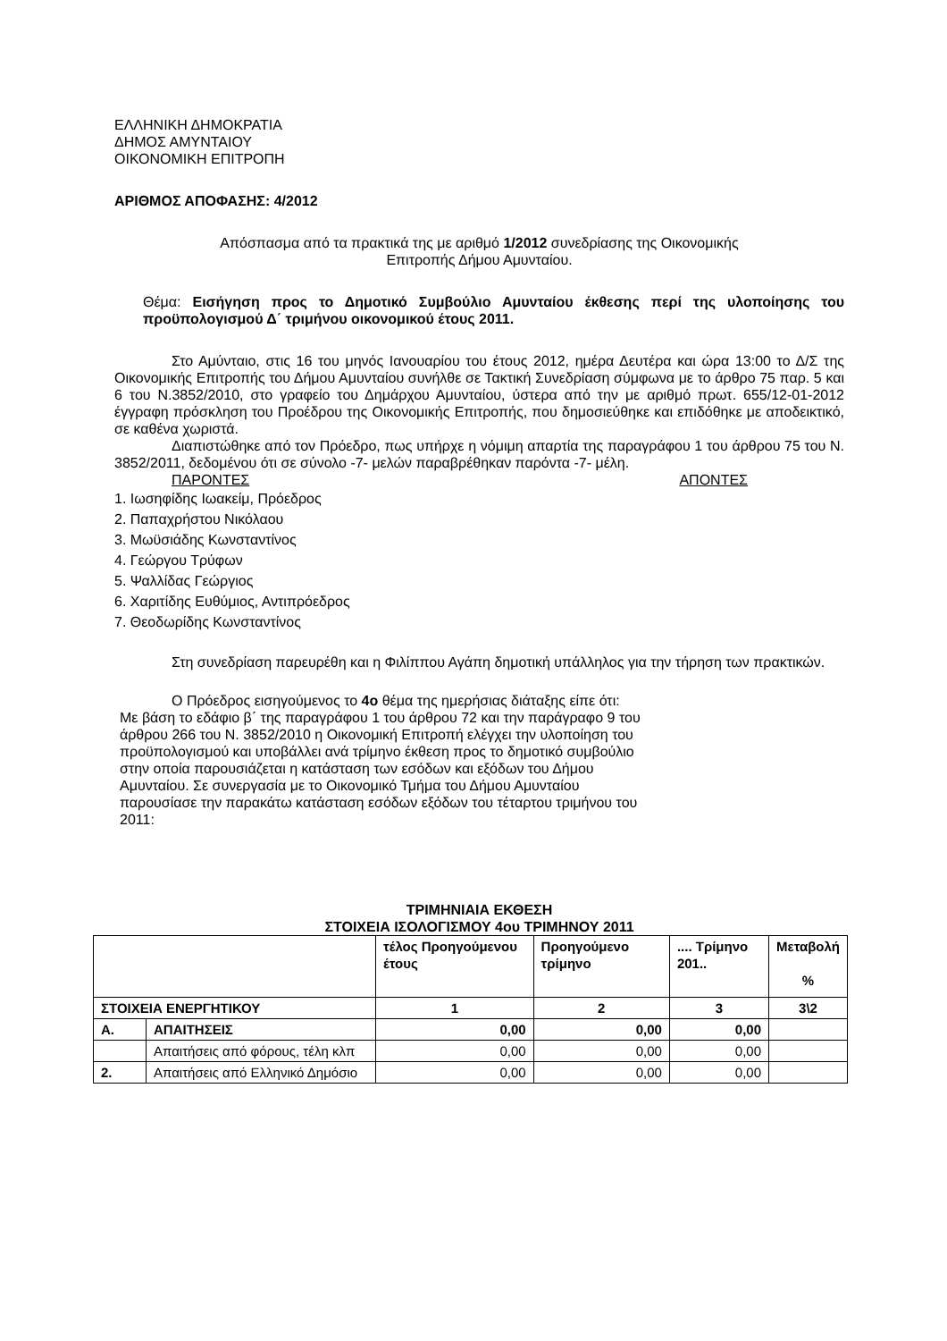ΕΛΛΗΝΙΚΗ ΔΗΜΟΚΡΑΤΙΑ
ΔΗΜΟΣ ΑΜΥΝΤΑΙΟΥ
ΟΙΚΟΝΟΜΙΚΗ ΕΠΙΤΡΟΠΗ
ΑΡΙΘΜΟΣ ΑΠΟΦΑΣΗΣ: 4/2012
Απόσπασμα από τα πρακτικά της με αριθμό 1/2012 συνεδρίασης της Οικονομικής
Επιτροπής Δήμου Αμυνταίου.
Θέμα: Εισήγηση προς το Δημοτικό Συμβούλιο Αμυνταίου έκθεσης περί της υλοποίησης του προϋπολογισμού Δ΄ τριμήνου οικονομικού έτους 2011.
Στο Αμύνταιο, στις 16 του μηνός Ιανουαρίου του έτους 2012, ημέρα Δευτέρα και ώρα 13:00 το Δ/Σ της Οικονομικής Επιτροπής του Δήμου Αμυνταίου συνήλθε σε Τακτική Συνεδρίαση σύμφωνα με το άρθρο 75 παρ. 5 και 6 του Ν.3852/2010, στο γραφείο του Δημάρχου Αμυνταίου, ύστερα από την με αριθμό πρωτ. 655/12-01-2012 έγγραφη πρόσκληση του Προέδρου της Οικονομικής Επιτροπής, που δημοσιεύθηκε και επιδόθηκε με αποδεικτικό, σε καθένα χωριστά.
Διαπιστώθηκε από τον Πρόεδρο, πως υπήρχε η νόμιμη απαρτία της παραγράφου 1 του άρθρου 75 του Ν. 3852/2011, δεδομένου ότι σε σύνολο -7- μελών παραβρέθηκαν παρόντα -7- μέλη.
ΠΑΡΟΝΤΕΣ ΑΠΟΝΤΕΣ
1. Ιωσηφίδης Ιωακείμ, Πρόεδρος
2. Παπαχρήστου Νικόλαου
3. Μωϋσιάδης Κωνσταντίνος
4. Γεώργου Τρύφων
5. Ψαλλίδας Γεώργιος
6. Χαριτίδης Ευθύμιος, Αντιπρόεδρος
7. Θεοδωρίδης Κωνσταντίνος
Στη συνεδρίαση παρευρέθη και η Φιλίππου Αγάπη δημοτική υπάλληλος για την τήρηση των πρακτικών.
Ο Πρόεδρος εισηγούμενος το 4ο θέμα της ημερήσιας διάταξης είπε ότι:
Με βάση το εδάφιο β΄ της παραγράφου 1 του άρθρου 72 και την παράγραφο 9 του άρθρου 266 του Ν. 3852/2010 η Οικονομική Επιτροπή ελέγχει την υλοποίηση του προϋπολογισμού και υποβάλλει ανά τρίμηνο έκθεση προς το δημοτικό συμβούλιο στην οποία παρουσιάζεται η κατάσταση των εσόδων και εξόδων του Δήμου Αμυνταίου. Σε συνεργασία με το Οικονομικό Τμήμα του Δήμου Αμυνταίου παρουσίασε την παρακάτω κατάσταση εσόδων εξόδων του τέταρτου τριμήνου του 2011:
ΤΡΙΜΗΝΙΑΙΑ ΕΚΘΕΣΗ
ΣΤΟΙΧΕΙΑ ΙΣΟΛΟΓΙΣΜΟΥ 4ου ΤΡΙΜΗΝΟΥ 2011
| | | τέλος Προηγούμενου έτους | Προηγούμενο τρίμηνο | .... Τρίμηνο 201.. | Μεταβολή % |
| --- | --- | --- | --- | --- | --- |
| ΣΤΟΙΧΕΙΑ ΕΝΕΡΓΗΤΙΚΟΥ | | 1 | 2 | 3 | 3\2 |
| Α. | ΑΠΑΙΤΗΣΕΙΣ | 0,00 | 0,00 | 0,00 | |
| | Απαιτήσεις από φόρους, τέλη κλπ | 0,00 | 0,00 | 0,00 | |
| 2. | Απαιτήσεις από Ελληνικό Δημόσιο | 0,00 | 0,00 | 0,00 | |